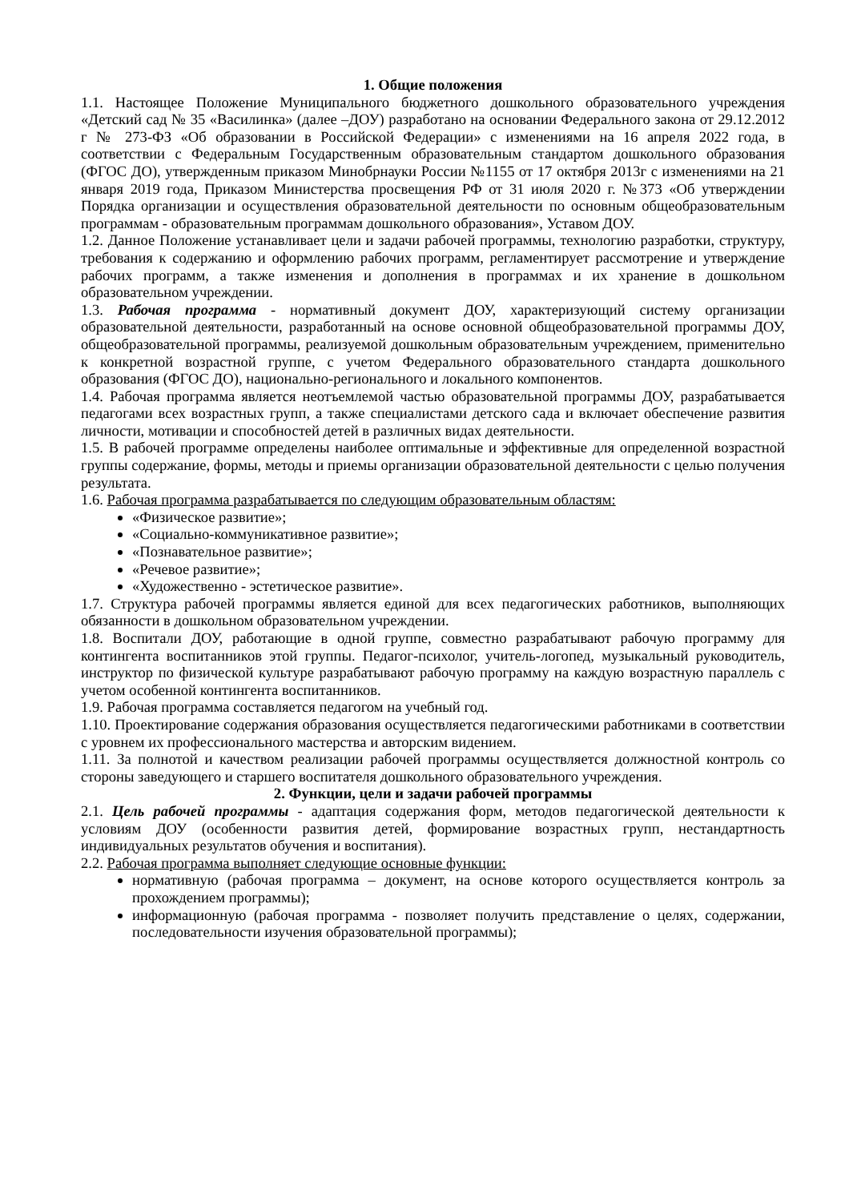1. Общие положения
1.1. Настоящее Положение Муниципального бюджетного дошкольного образовательного учреждения «Детский сад № 35 «Василинка» (далее –ДОУ) разработано на основании Федерального закона от 29.12.2012 г № 273-ФЗ «Об образовании в Российской Федерации» с изменениями на 16 апреля 2022 года, в соответствии с Федеральным Государственным образовательным стандартом дошкольного образования (ФГОС ДО), утвержденным приказом Минобрнауки России №1155 от 17 октября 2013г с изменениями на 21 января 2019 года, Приказом Министерства просвещения РФ от 31 июля 2020 г. №373 «Об утверждении Порядка организации и осуществления образовательной деятельности по основным общеобразовательным программам - образовательным программам дошкольного образования», Уставом ДОУ.
1.2. Данное Положение устанавливает цели и задачи рабочей программы, технологию разработки, структуру, требования к содержанию и оформлению рабочих программ, регламентирует рассмотрение и утверждение рабочих программ, а также изменения и дополнения в программах и их хранение в дошкольном образовательном учреждении.
1.3. Рабочая программа - нормативный документ ДОУ, характеризующий систему организации образовательной деятельности, разработанный на основе основной общеобразовательной программы ДОУ, общеобразовательной программы, реализуемой дошкольным образовательным учреждением, применительно к конкретной возрастной группе, с учетом Федерального образовательного стандарта дошкольного образования (ФГОС ДО), национально-регионального и локального компонентов.
1.4. Рабочая программа является неотъемлемой частью образовательной программы ДОУ, разрабатывается педагогами всех возрастных групп, а также специалистами детского сада и включает обеспечение развития личности, мотивации и способностей детей в различных видах деятельности.
1.5. В рабочей программе определены наиболее оптимальные и эффективные для определенной возрастной группы содержание, формы, методы и приемы организации образовательной деятельности с целью получения результата.
1.6. Рабочая программа разрабатывается по следующим образовательным областям:
«Физическое развитие»;
«Социально-коммуникативное развитие»;
«Познавательное развитие»;
«Речевое развитие»;
«Художественно - эстетическое развитие».
1.7. Структура рабочей программы является единой для всех педагогических работников, выполняющих обязанности в дошкольном образовательном учреждении.
1.8. Воспитали ДОУ, работающие в одной группе, совместно разрабатывают рабочую программу для контингента воспитанников этой группы. Педагог-психолог, учитель-логопед, музыкальный руководитель, инструктор по физической культуре разрабатывают рабочую программу на каждую возрастную параллель с учетом особенной контингента воспитанников.
1.9. Рабочая программа составляется педагогом на учебный год.
1.10. Проектирование содержания образования осуществляется педагогическими работниками в соответствии с уровнем их профессионального мастерства и авторским видением.
1.11. За полнотой и качеством реализации рабочей программы осуществляется должностной контроль со стороны заведующего и старшего воспитателя дошкольного образовательного учреждения.
2. Функции, цели и задачи рабочей программы
2.1. Цель рабочей программы - адаптация содержания форм, методов педагогической деятельности к условиям ДОУ (особенности развития детей, формирование возрастных групп, нестандартность индивидуальных результатов обучения и воспитания).
2.2. Рабочая программа выполняет следующие основные функции:
нормативную (рабочая программа – документ, на основе которого осуществляется контроль за прохождением программы);
информационную (рабочая программа - позволяет получить представление о целях, содержании, последовательности изучения образовательной программы);